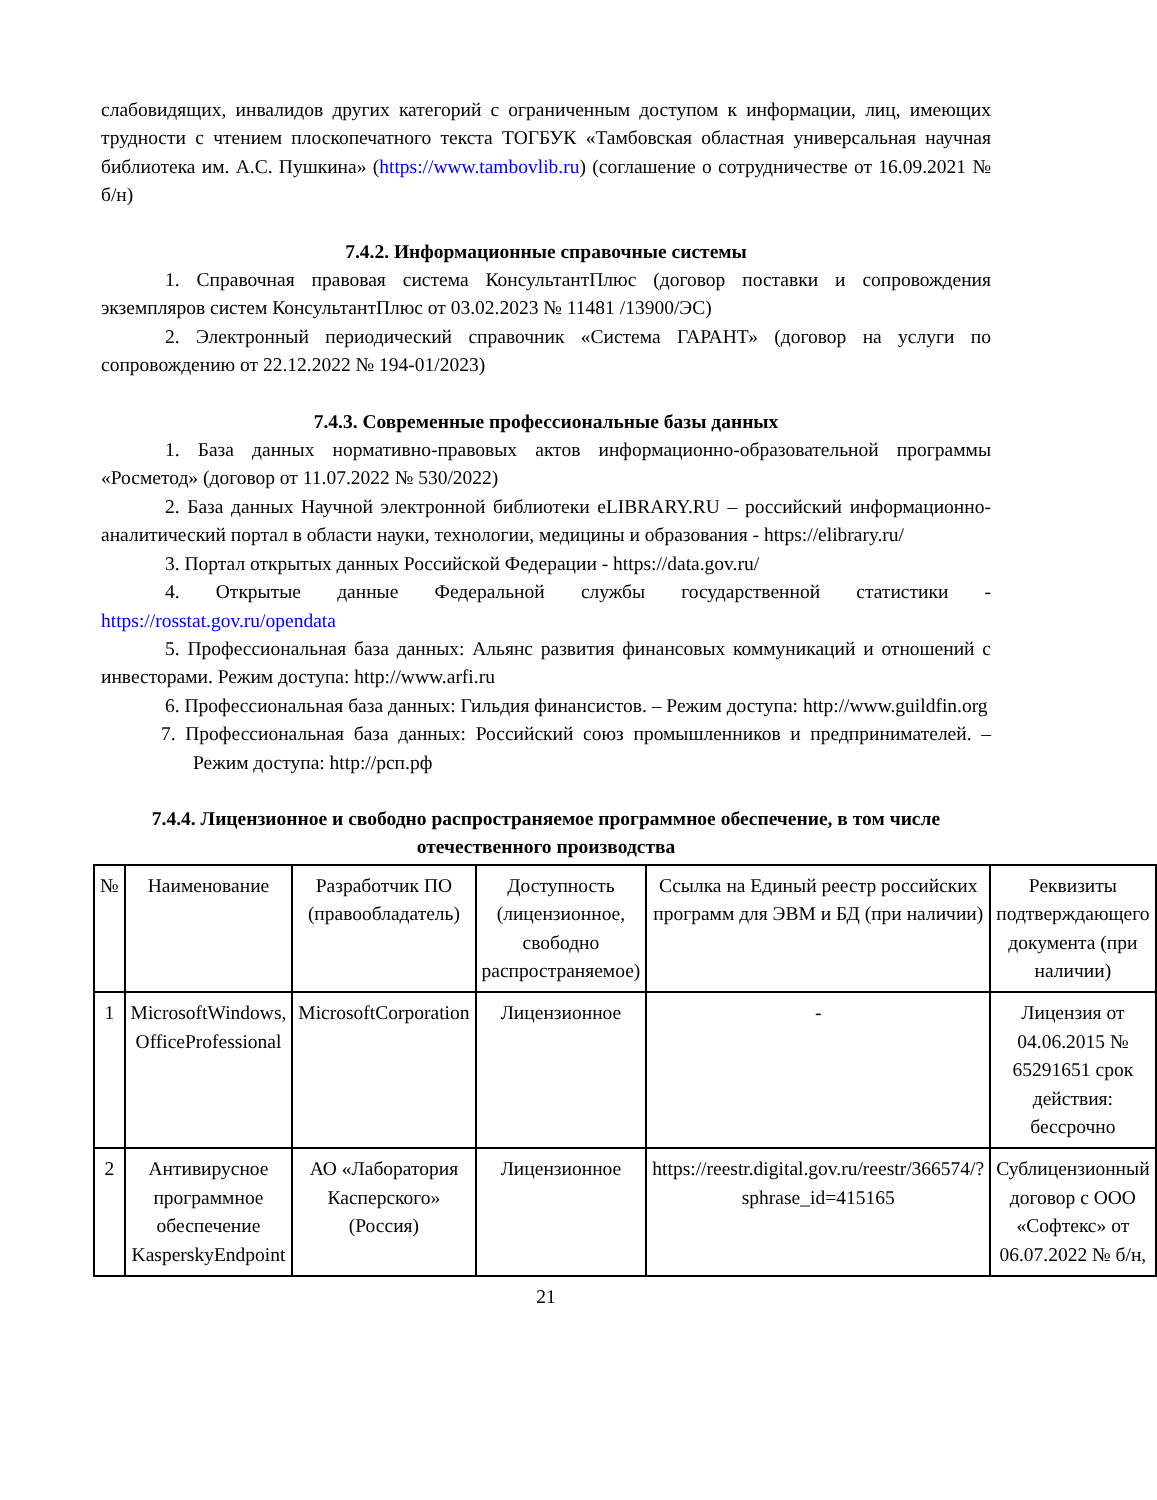слабовидящих, инвалидов других категорий с ограниченным доступом к информации, лиц, имеющих трудности с чтением плоскопечатного текста ТОГБУК «Тамбовская областная универсальная научная библиотека им. А.С. Пушкина» (https://www.tambovlib.ru) (соглашение о сотрудничестве от 16.09.2021 № б/н)
7.4.2. Информационные справочные системы
1. Справочная правовая система КонсультантПлюс (договор поставки и сопровождения экземпляров систем КонсультантПлюс от 03.02.2023 № 11481 /13900/ЭС)
2. Электронный периодический справочник «Система ГАРАНТ» (договор на услуги по сопровождению от 22.12.2022 № 194-01/2023)
7.4.3. Современные профессиональные базы данных
1. База данных нормативно-правовых актов информационно-образовательной программы «Росметод» (договор от 11.07.2022 № 530/2022)
2. База данных Научной электронной библиотеки eLIBRARY.RU – российский информационно-аналитический портал в области науки, технологии, медицины и образования - https://elibrary.ru/
3. Портал открытых данных Российской Федерации - https://data.gov.ru/
4. Открытые данные Федеральной службы государственной статистики - https://rosstat.gov.ru/opendata
5. Профессиональная база данных: Альянс развития финансовых коммуникаций и отношений с инвесторами. Режим доступа: http://www.arfi.ru
6. Профессиональная база данных: Гильдия финансистов. – Режим доступа: http://www.guildfin.org
7. Профессиональная база данных: Российский союз промышленников и предпринимателей. – Режим доступа: http://рсп.рф
7.4.4. Лицензионное и свободно распространяемое программное обеспечение, в том числе отечественного производства
| № | Наименование | Разработчик ПО (правообладатель) | Доступность (лицензионное, свободно распространяемое) | Ссылка на Единый реестр российских программ для ЭВМ и БД (при наличии) | Реквизиты подтверждающего документа (при наличии) |
| --- | --- | --- | --- | --- | --- |
| 1 | MicrosoftWindows, OfficeProfessional | MicrosoftCorporation | Лицензионное | - | Лицензия от 04.06.2015 № 65291651 срок действия: бессрочно |
| 2 | Антивирусное программное обеспечение KasperskyEndpoint | АО «Лаборатория Касперского» (Россия) | Лицензионное | https://reestr.digital.gov.ru/reestr/366574/?sphrase_id=415165 | Сублицензионный договор с ООО «Софтекс» от 06.07.2022 № б/н, |
21